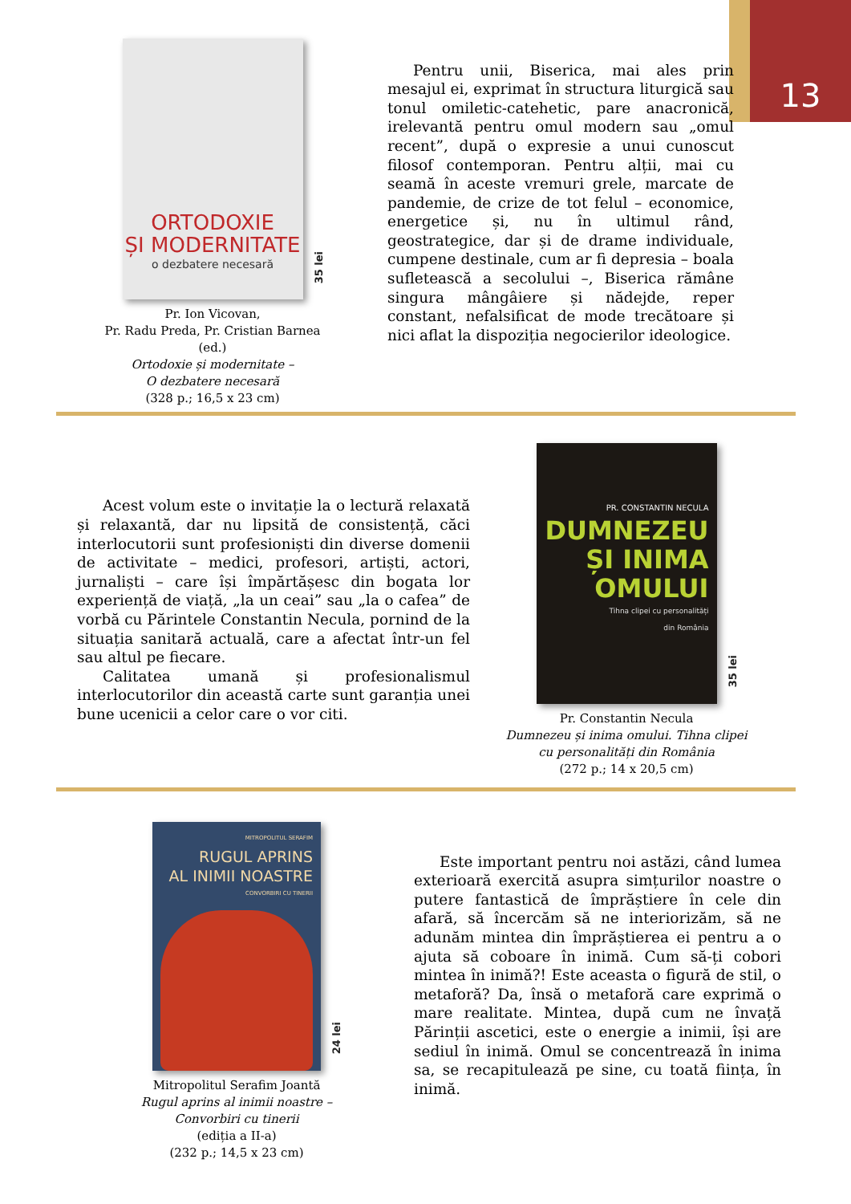13
ORTODOXIE
ȘI MODERNITATE
o dezbatere necesară
35 lei
Pr. Ion Vicovan,
Pr. Radu Preda, Pr. Cristian Barnea (ed.)
Ortodoxie și modernitate –
O dezbatere necesară
(328 p.; 16,5 x 23 cm)
Pentru unii, Biserica, mai ales prin mesajul ei, exprimat în structura liturgică sau tonul omiletic-catehetic, pare anacronică, irelevantă pentru omul modern sau „omul recent”, după o expresie a unui cunoscut filosof contemporan. Pentru alții, mai cu seamă în aceste vremuri grele, marcate de pandemie, de crize de tot felul – economice, energetice și, nu în ultimul rând, geostrategice, dar și de drame individuale, cumpene destinale, cum ar fi depresia – boala sufletească a secolului –, Biserica rămâne singura mângâiere și nădejde, reper constant, nefalsificat de mode trecătoare și nici aflat la dispoziția negocierilor ideologice.
Acest volum este o invitație la o lectură relaxată și relaxantă, dar nu lipsită de consistență, căci interlocutorii sunt profesioniști din diverse domenii de activitate – medici, profesori, artiști, actori, jurnaliști – care își împărtășesc din bogata lor experiență de viață, „la un ceai” sau „la o cafea” de vorbă cu Părintele Constantin Necula, pornind de la situația sanitară actuală, care a afectat într-un fel sau altul pe fiecare.
Calitatea umană și profesionalismul interlocutorilor din această carte sunt garanția unei bune ucenicii a celor care o vor citi.
PR. CONSTANTIN NECULA
DUMNEZEU
ȘI INIMA
OMULUI
Tihna clipei cu personalități
din România
35 lei
Pr. Constantin Necula
Dumnezeu și inima omului. Tihna clipei cu personalități din România
(272 p.; 14 x 20,5 cm)
MITROPOLITUL SERAFIM
RUGUL APRINS
AL INIMII NOASTRE
CONVORBIRI CU TINERII
24 lei
Mitropolitul Serafim Joantă
Rugul aprins al inimii noastre –
Convorbiri cu tinerii
(ediția a II-a)
(232 p.; 14,5 x 23 cm)
Este important pentru noi astăzi, când lumea exterioară exercită asupra simțurilor noastre o putere fantastică de împrăștiere în cele din afară, să încercăm să ne interiorizăm, să ne adunăm mintea din împrăștierea ei pentru a o ajuta să coboare în inimă. Cum să-ți cobori mintea în inimă?! Este aceasta o figură de stil, o metaforă? Da, însă o metaforă care exprimă o mare realitate. Mintea, după cum ne învață Părinții ascetici, este o energie a inimii, își are sediul în inimă. Omul se concentrează în inima sa, se recapitulează pe sine, cu toată ființa, în inimă.